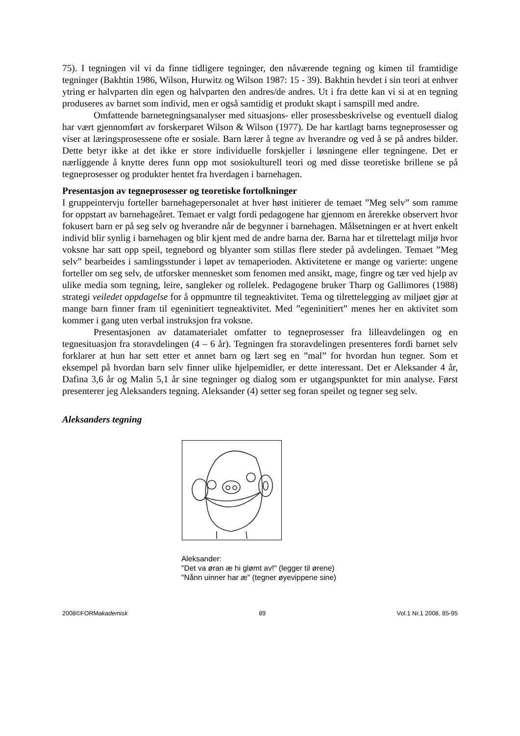75). I tegningen vil vi da finne tidligere tegninger, den nåværende tegning og kimen til framtidige tegninger (Bakhtin 1986, Wilson, Hurwitz og Wilson 1987: 15 - 39). Bakhtin hevdet i sin teori at enhver ytring er halvparten din egen og halvparten den andres/de andres. Ut i fra dette kan vi si at en tegning produseres av barnet som individ, men er også samtidig et produkt skapt i samspill med andre.
Omfattende barnetegningsanalyser med situasjons- eller prosessbeskrivelse og eventuell dialog har vært gjennomført av forskerparet Wilson & Wilson (1977). De har kartlagt barns tegneprosesser og viser at læringsprosessene ofte er sosiale. Barn lærer å tegne av hverandre og ved å se på andres bilder. Dette betyr ikke at det ikke er store individuelle forskjeller i løsningene eller tegningene. Det er nærliggende å knytte deres funn opp mot sosiokulturell teori og med disse teoretiske brillene se på tegneprosesser og produkter hentet fra hverdagen i barnehagen.
Presentasjon av tegneprosesser og teoretiske fortolkninger
I gruppeintervju forteller barnehagepersonalet at hver høst initierer de temaet ”Meg selv” som ramme for oppstart av barnehageåret. Temaet er valgt fordi pedagogene har gjennom en årerekke observert hvor fokusert barn er på seg selv og hverandre når de begynner i barnehagen. Målsetningen er at hvert enkelt individ blir synlig i barnehagen og blir kjent med de andre barna der. Barna har et tilrettelagt miljø hvor voksne har satt opp speil, tegnebord og blyanter som stillas flere steder på avdelingen. Temaet ”Meg selv” bearbeides i samlingsstunder i løpet av temaperioden. Aktivitetene er mange og varierte: ungene forteller om seg selv, de utforsker mennesket som fenomen med ansikt, mage, fingre og tær ved hjelp av ulike media som tegning, leire, sangleker og rollelek. Pedagogene bruker Tharp og Gallimores (1988) strategi veiledet oppdagelse for å oppmuntre til tegneaktivitet. Tema og tilrettelegging av miljøet gjør at mange barn finner fram til egeninitiert tegneaktivitet. Med ”egeninitiert” menes her en aktivitet som kommer i gang uten verbal instruksjon fra voksne.
Presentasjonen av datamaterialet omfatter to tegneprosesser fra lilleavdelingen og en tegnesituasjon fra storavdelingen (4 – 6 år). Tegningen fra storavdelingen presenteres fordi barnet selv forklarer at hun har sett etter et annet barn og lært seg en ”mal” for hvordan hun tegner. Som et eksempel på hvordan barn selv finner ulike hjelpemidler, er dette interessant. Det er Aleksander 4 år, Dafina 3,6 år og Malin 5,1 år sine tegninger og dialog som er utgangspunktet for min analyse. Først presenterer jeg Aleksanders tegning. Aleksander (4) setter seg foran speilet og tegner seg selv.
Aleksanders tegning
Aleksander:
"Det va øran æ hi glømt av!" (legger til ørene)
"Nånn uinner har æ" (tegner øyevippene sine)
2008©FORMakademisk 89 Vol.1 Nr.1 2008, 85-95